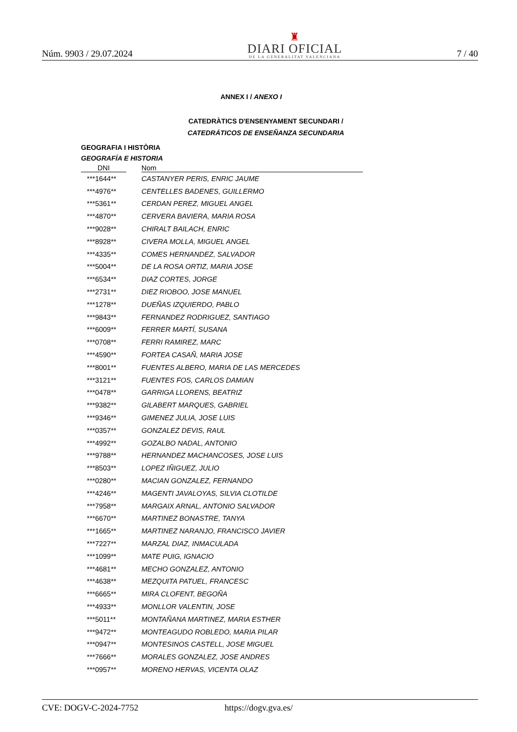Núm. 9903 / 29.07.2024
♜
DIARI OFICIAL
DE LA GENERALITAT VALENCIANA
7 / 40
ANNEX I / ANEXO I
CATEDRÀTICS D'ENSENYAMENT SECUNDARI /
CATEDRÁTICOS DE ENSEÑANZA SECUNDARIA
GEOGRAFIA I HISTÒRIA
GEOGRAFÍA E HISTORIA
| DNI | | Nom |
| --- | --- | --- |
| ***1644** | | CASTANYER PERIS, ENRIC JAUME |
| ***4976** | | CENTELLES BADENES, GUILLERMO |
| ***5361** | | CERDAN PEREZ, MIGUEL ANGEL |
| ***4870** | | CERVERA BAVIERA, MARIA ROSA |
| ***9028** | | CHIRALT BAILACH, ENRIC |
| ***8928** | | CIVERA MOLLA, MIGUEL ANGEL |
| ***4335** | | COMES HERNANDEZ, SALVADOR |
| ***5004** | | DE LA ROSA ORTIZ, MARIA JOSE |
| ***6534** | | DIAZ CORTES, JORGE |
| ***2731** | | DIEZ RIOBOO, JOSE MANUEL |
| ***1278** | | DUEÑAS IZQUIERDO, PABLO |
| ***9843** | | FERNANDEZ RODRIGUEZ, SANTIAGO |
| ***6009** | | FERRER MARTÍ, SUSANA |
| ***0708** | | FERRI RAMIREZ, MARC |
| ***4590** | | FORTEA CASAÑ, MARIA JOSE |
| ***8001** | | FUENTES ALBERO, MARIA DE LAS MERCEDES |
| ***3121** | | FUENTES FOS, CARLOS DAMIAN |
| ***0478** | | GARRIGA LLORENS, BEATRIZ |
| ***9382** | | GILABERT MARQUES, GABRIEL |
| ***9346** | | GIMENEZ JULIA, JOSE LUIS |
| ***0357** | | GONZALEZ DEVIS, RAUL |
| ***4992** | | GOZALBO NADAL, ANTONIO |
| ***9788** | | HERNANDEZ MACHANCOSES, JOSE LUIS |
| ***8503** | | LOPEZ IÑIGUEZ, JULIO |
| ***0280** | | MACIAN GONZALEZ, FERNANDO |
| ***4246** | | MAGENTI JAVALOYAS, SILVIA CLOTILDE |
| ***7958** | | MARGAIX ARNAL, ANTONIO SALVADOR |
| ***6670** | | MARTINEZ BONASTRE, TANYA |
| ***1665** | | MARTINEZ NARANJO, FRANCISCO JAVIER |
| ***7227** | | MARZAL DIAZ, INMACULADA |
| ***1099** | | MATE PUIG, IGNACIO |
| ***4681** | | MECHO GONZALEZ, ANTONIO |
| ***4638** | | MEZQUITA PATUEL, FRANCESC |
| ***6665** | | MIRA CLOFENT, BEGOÑA |
| ***4933** | | MONLLOR VALENTIN, JOSE |
| ***5011** | | MONTAÑANA MARTINEZ, MARIA ESTHER |
| ***9472** | | MONTEAGUDO ROBLEDO, MARIA PILAR |
| ***0947** | | MONTESINOS CASTELL, JOSE MIGUEL |
| ***7666** | | MORALES GONZALEZ, JOSE ANDRES |
| ***0957** | | MORENO HERVAS, VICENTA OLAZ |
CVE: DOGV-C-2024-7752 https://dogv.gva.es/